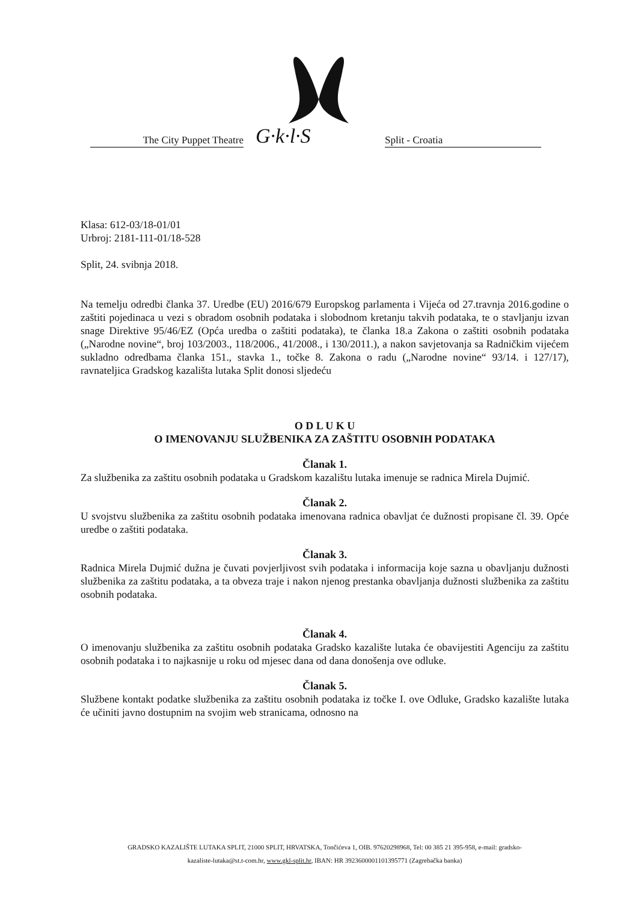The City Puppet Theatre G·k·l·S Split - Croatia
Klasa: 612-03/18-01/01
Urbroj: 2181-111-01/18-528
Split, 24. svibnja 2018.
Na temelju odredbi članka 37. Uredbe (EU) 2016/679 Europskog parlamenta i Vijeća od 27.travnja 2016.godine o zaštiti pojedinaca u vezi s obradom osobnih podataka i slobodnom kretanju takvih podataka, te o stavljanju izvan snage Direktive 95/46/EZ (Opća uredba o zaštiti podataka), te članka 18.a Zakona o zaštiti osobnih podataka („Narodne novine“, broj 103/2003., 118/2006., 41/2008., i 130/2011.), a nakon savjetovanja sa Radničkim vijećem sukladno odredbama članka 151., stavka 1., točke 8. Zakona o radu („Narodne novine“ 93/14. i 127/17), ravnateljica Gradskog kazališta lutaka Split donosi sljedeću
O D L U K U
O IMENOVANJU SLUŽBENIKA ZA ZAŠTITU OSOBNIH PODATAKA
Članak 1.
Za službenika za zaštitu osobnih podataka u Gradskom kazalištu lutaka imenuje se radnica Mirela Dujmić.
Članak 2.
U svojstvu službenika za zaštitu osobnih podataka imenovana radnica obavljat će dužnosti propisane čl. 39. Opće uredbe o zaštiti podataka.
Članak 3.
Radnica Mirela Dujmić dužna je čuvati povjerljivost svih podataka i informacija koje sazna u obavljanju dužnosti službenika za zaštitu podataka, a ta obveza traje i nakon njenog prestanka obavljanja dužnosti službenika za zaštitu osobnih podataka.
Članak 4.
O imenovanju službenika za zaštitu osobnih podataka Gradsko kazalište lutaka će obavijestiti Agenciju za zaštitu osobnih podataka i to najkasnije u roku od mjesec dana od dana donošenja ove odluke.
Članak 5.
Službene kontakt podatke službenika za zaštitu osobnih podataka iz točke I. ove Odluke, Gradsko kazalište lutaka će učiniti javno dostupnim na svojim web stranicama, odnosno na
GRADSKO KAZALIŠTE LUTAKA SPLIT, 21000 SPLIT, HRVATSKA, Tončićeva 1, OIB. 97620298968, Tel: 00 385 21 395-958, e-mail: gradsko-
kazaliste-lutaka@st.t-com.hr, www.gkl-split.hr, IBAN: HR 3923600001101395771 (Zagrebačka banka)